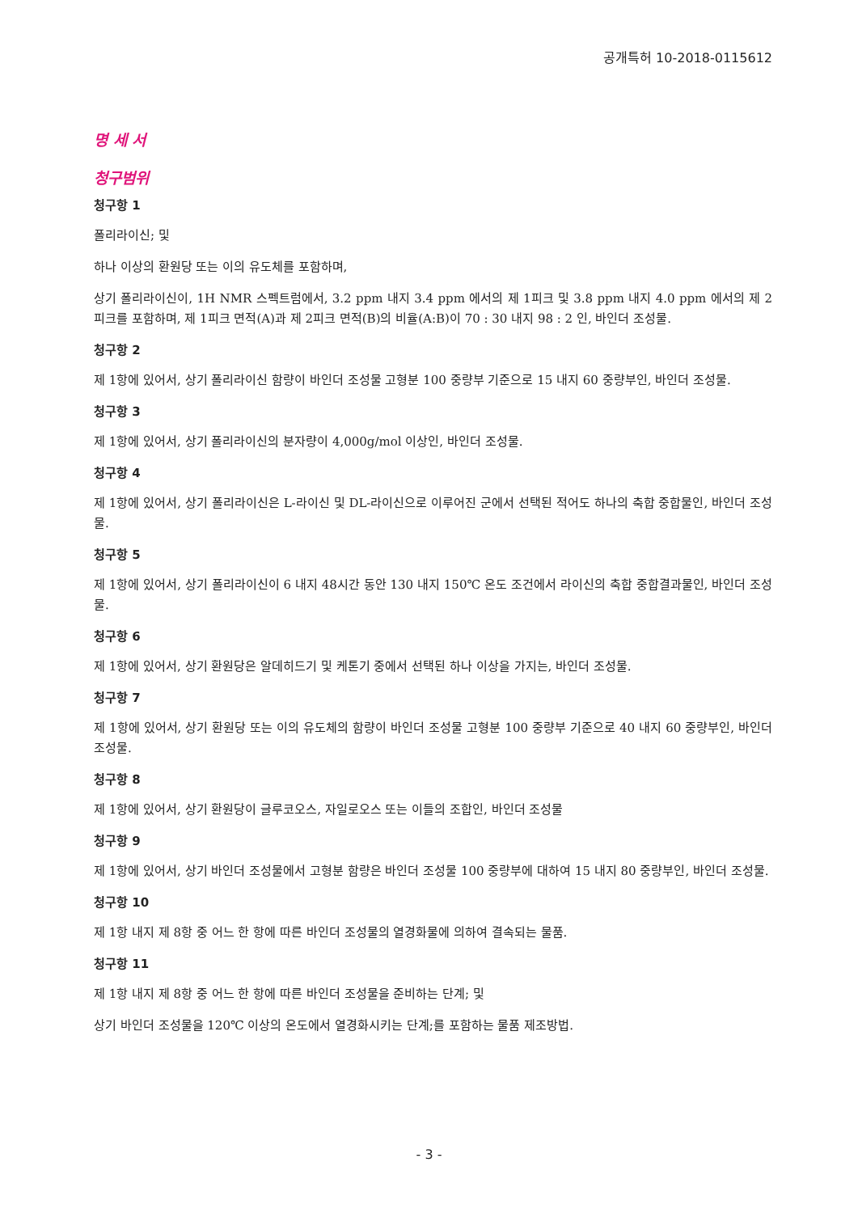공개특허 10-2018-0115612
명 세 서
청구범위
청구항 1
폴리라이신; 및
하나 이상의 환원당 또는 이의 유도체를 포함하며,
상기 폴리라이신이, 1H NMR 스펙트럼에서, 3.2 ppm 내지 3.4 ppm 에서의 제 1피크 및 3.8 ppm 내지 4.0 ppm 에서의 제 2피크를 포함하며, 제 1피크 면적(A)과 제 2피크 면적(B)의 비율(A:B)이 70 : 30 내지 98 : 2 인, 바인더 조성물.
청구항 2
제 1항에 있어서, 상기 폴리라이신 함량이 바인더 조성물 고형분 100 중량부 기준으로 15 내지 60 중량부인, 바인더 조성물.
청구항 3
제 1항에 있어서, 상기 폴리라이신의 분자량이 4,000g/mol 이상인, 바인더 조성물.
청구항 4
제 1항에 있어서, 상기 폴리라이신은 L-라이신 및 DL-라이신으로 이루어진 군에서 선택된 적어도 하나의 축합 중합물인, 바인더 조성물.
청구항 5
제 1항에 있어서, 상기 폴리라이신이 6 내지 48시간 동안 130 내지 150℃ 온도 조건에서 라이신의 축합 중합결과물인, 바인더 조성물.
청구항 6
제 1항에 있어서, 상기 환원당은 알데히드기 및 케톤기 중에서 선택된 하나 이상을 가지는, 바인더 조성물.
청구항 7
제 1항에 있어서, 상기 환원당 또는 이의 유도체의 함량이 바인더 조성물 고형분 100 중량부 기준으로 40 내지 60 중량부인, 바인더 조성물.
청구항 8
제 1항에 있어서, 상기 환원당이 글루코오스, 자일로오스 또는 이들의 조합인, 바인더 조성물
청구항 9
제 1항에 있어서, 상기 바인더 조성물에서 고형분 함량은 바인더 조성물 100 중량부에 대하여 15 내지 80 중량부인, 바인더 조성물.
청구항 10
제 1항 내지 제 8항 중 어느 한 항에 따른 바인더 조성물의 열경화물에 의하여 결속되는 물품.
청구항 11
제 1항 내지 제 8항 중 어느 한 항에 따른 바인더 조성물을 준비하는 단계; 및
상기 바인더 조성물을 120℃ 이상의 온도에서 열경화시키는 단계;를 포함하는 물품 제조방법.
- 3 -